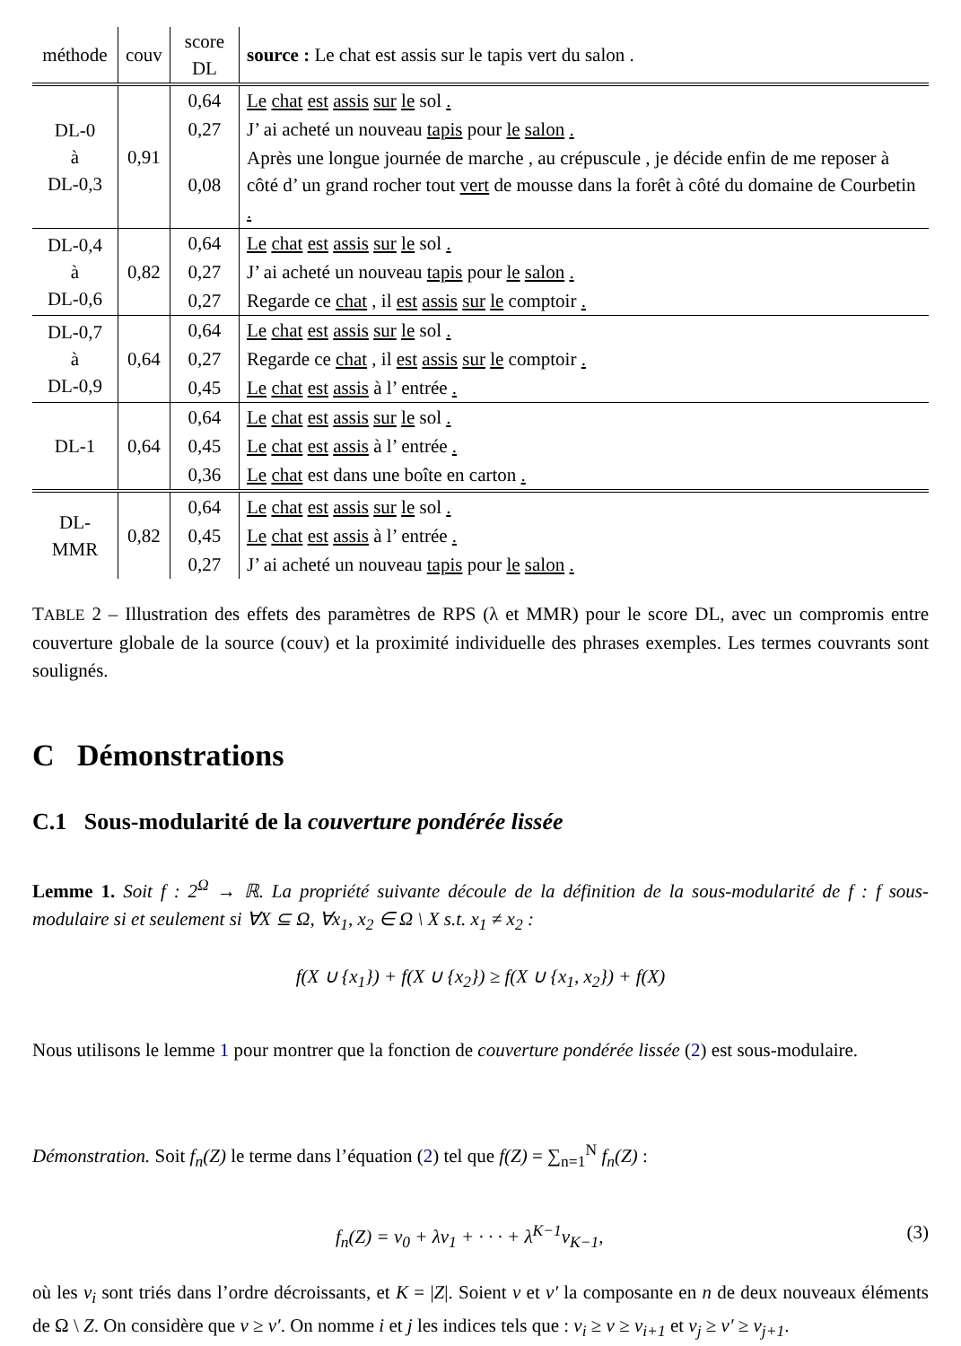| méthode | couv | score DL | source : Le chat est assis sur le tapis vert du salon . |
| --- | --- | --- | --- |
| DL-0 à DL-0,3 | 0,91 | 0,64 | Le chat est assis sur le sol . |
| | | 0,27 | J’ ai acheté un nouveau tapis pour le salon . |
| | | 0,08 | Après une longue journée de marche , au crépuscule , je décide enfin de me reposer à côté d’ un grand rocher tout vert de mousse dans la forêt à côté du domaine de Courbetin . |
| DL-0,4 à DL-0,6 | 0,82 | 0,64 | Le chat est assis sur le sol . |
| | | 0,27 | J’ ai acheté un nouveau tapis pour le salon . |
| | | 0,27 | Regarde ce chat , il est assis sur le comptoir . |
| DL-0,7 à DL-0,9 | 0,64 | 0,64 | Le chat est assis sur le sol . |
| | | 0,27 | Regarde ce chat , il est assis sur le comptoir . |
| | | 0,45 | Le chat est assis à l’ entrée . |
| DL-1 | 0,64 | 0,64 | Le chat est assis sur le sol . |
| | | 0,45 | Le chat est assis à l’ entrée . |
| | | 0,36 | Le chat est dans une boîte en carton . |
| DL-MMR | 0,82 | 0,64 | Le chat est assis sur le sol . |
| | | 0,45 | Le chat est assis à l’ entrée . |
| | | 0,27 | J’ ai acheté un nouveau tapis pour le salon . |
TABLE 2 – Illustration des effets des paramètres de RPS (λ et MMR) pour le score DL, avec un compromis entre couverture globale de la source (couv) et la proximité individuelle des phrases exemples. Les termes couvrants sont soulignés.
C Démonstrations
C.1 Sous-modularité de la couverture pondérée lissée
Lemme 1. Soit f : 2<sup>Ω</sup> → ℝ. La propriété suivante découle de la définition de la sous-modularité de f : f sous-modulaire si et seulement si ∀X ⊆ Ω, ∀x<sub>1</sub>, x<sub>2</sub> ∈ Ω \ X s.t. x<sub>1</sub> ≠ x<sub>2</sub> :
f(X ∪ {x<sub>1</sub>}) + f(X ∪ {x<sub>2</sub>}) ≥ f(X ∪ {x<sub>1</sub>, x<sub>2</sub>}) + f(X)
Nous utilisons le lemme 1 pour montrer que la fonction de couverture pondérée lissée (2) est sous-modulaire.
Démonstration. Soit f<sub>n</sub>(Z) le terme dans l’équation (2) tel que f(Z) = ∑<sub>n=1</sub><sup>N</sup> f<sub>n</sub>(Z) :
f<sub>n</sub>(Z) = v<sub>0</sub> + λv<sub>1</sub> + · · · + λ<sup>K−1</sup>v<sub>K−1</sub>,
(3)
où les v<sub>i</sub> sont triés dans l’ordre décroissants, et K = |Z|. Soient v et v′ la composante en n de deux nouveaux éléments de Ω \ Z. On considère que v ≥ v′. On nomme i et j les indices tels que : v<sub>i</sub> ≥ v ≥ v<sub>i+1</sub> et v<sub>j</sub> ≥ v′ ≥ v<sub>j+1</sub>.